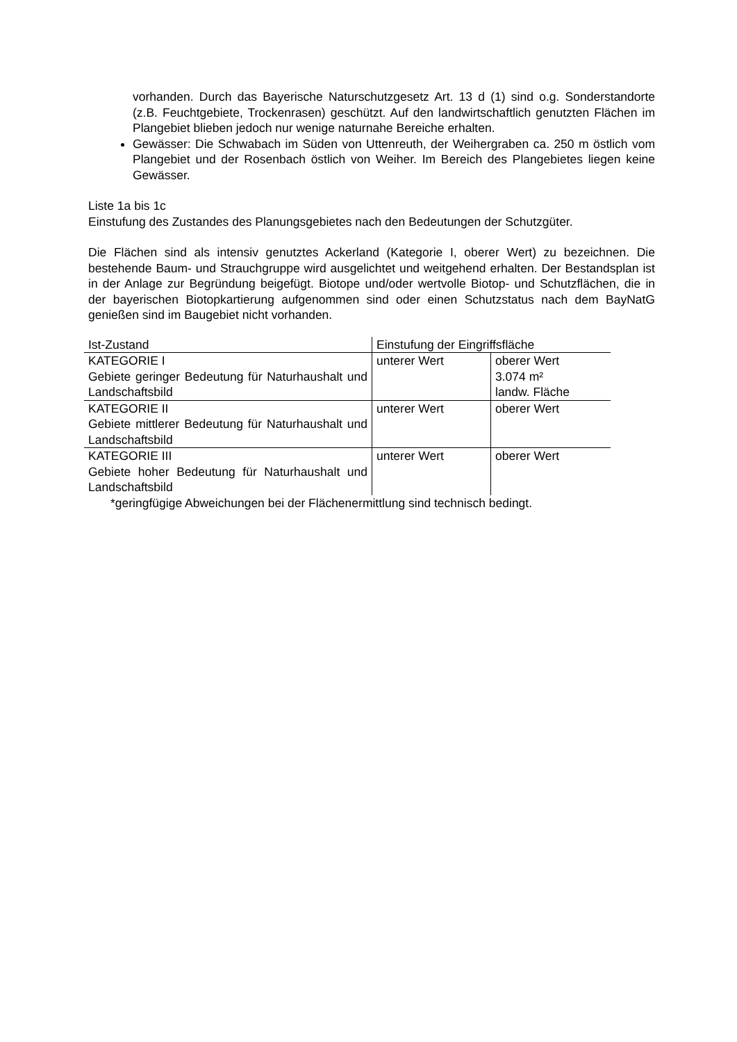vorhanden. Durch das Bayerische Naturschutzgesetz Art. 13 d (1) sind o.g. Sonderstandorte (z.B. Feuchtgebiete, Trockenrasen) geschützt. Auf den landwirtschaftlich genutzten Flächen im Plangebiet blieben jedoch nur wenige naturnahe Bereiche erhalten.
Gewässer: Die Schwabach im Süden von Uttenreuth, der Weihergraben ca. 250 m östlich vom Plangebiet und der Rosenbach östlich von Weiher. Im Bereich des Plangebietes liegen keine Gewässer.
Liste 1a bis 1c
Einstufung des Zustandes des Planungsgebietes nach den Bedeutungen der Schutzgüter.
Die Flächen sind als intensiv genutztes Ackerland (Kategorie I, oberer Wert) zu bezeichnen. Die bestehende Baum- und Strauchgruppe wird ausgelichtet und weitgehend erhalten. Der Bestandsplan ist in der Anlage zur Begründung beigefügt. Biotope und/oder wertvolle Biotop- und Schutzflächen, die in der bayerischen Biotopkartierung aufgenommen sind oder einen Schutzstatus nach dem BayNatG genießen sind im Baugebiet nicht vorhanden.
| Ist-Zustand | Einstufung der Eingriffsfläche | |
| KATEGORIE I Gebiete geringer Bedeutung für Naturhaushalt und Landschaftsbild | unterer Wert | oberer Wert 3.074 m² landw. Fläche |
| KATEGORIE II Gebiete mittlerer Bedeutung für Naturhaushalt und Landschaftsbild | unterer Wert | oberer Wert |
| KATEGORIE III Gebiete hoher Bedeutung für Naturhaushalt und Landschaftsbild | unterer Wert | oberer Wert |
*geringfügige Abweichungen bei der Flächenermittlung sind technisch bedingt.